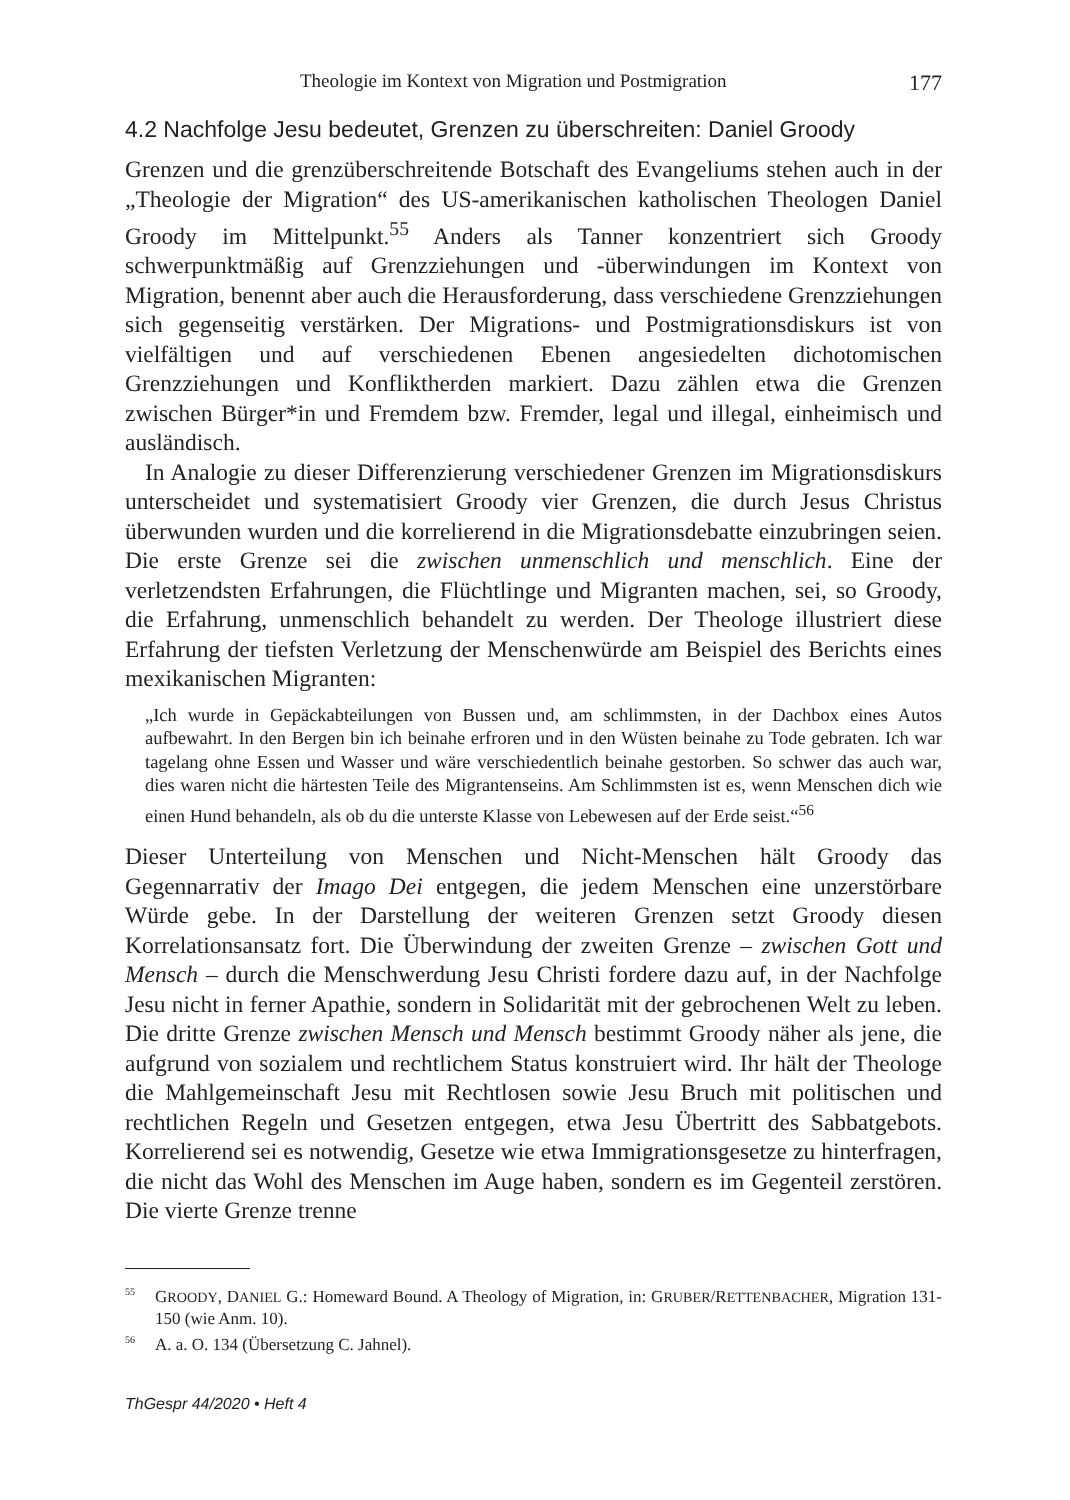Theologie im Kontext von Migration und Postmigration 177
4.2 Nachfolge Jesu bedeutet, Grenzen zu überschreiten: Daniel Groody
Grenzen und die grenzüberschreitende Botschaft des Evangeliums stehen auch in der „Theologie der Migration“ des US-amerikanischen katholischen Theologen Daniel Groody im Mittelpunkt.<sup>55</sup> Anders als Tanner konzentriert sich Groody schwerpunktmäßig auf Grenzziehungen und -überwindungen im Kontext von Migration, benennt aber auch die Herausforderung, dass verschiedene Grenzziehungen sich gegenseitig verstärken. Der Migrations- und Postmigrationsdiskurs ist von vielfältigen und auf verschiedenen Ebenen angesiedelten dichotomischen Grenzziehungen und Konfliktherden markiert. Dazu zählen etwa die Grenzen zwischen Bürger*in und Fremdem bzw. Fremder, legal und illegal, einheimisch und ausländisch.
In Analogie zu dieser Differenzierung verschiedener Grenzen im Migrationsdiskurs unterscheidet und systematisiert Groody vier Grenzen, die durch Jesus Christus überwunden wurden und die korrelierend in die Migrationsdebatte einzubringen seien. Die erste Grenze sei die zwischen unmenschlich und menschlich. Eine der verletzendsten Erfahrungen, die Flüchtlinge und Migranten machen, sei, so Groody, die Erfahrung, unmenschlich behandelt zu werden. Der Theologe illustriert diese Erfahrung der tiefsten Verletzung der Menschenwürde am Beispiel des Berichts eines mexikanischen Migranten:
„Ich wurde in Gepäckabteilungen von Bussen und, am schlimmsten, in der Dachbox eines Autos aufbewahrt. In den Bergen bin ich beinahe erfroren und in den Wüsten beinahe zu Tode gebraten. Ich war tagelang ohne Essen und Wasser und wäre verschiedentlich beinahe gestorben. So schwer das auch war, dies waren nicht die härtesten Teile des Migrantenseins. Am Schlimmsten ist es, wenn Menschen dich wie einen Hund behandeln, als ob du die unterste Klasse von Lebewesen auf der Erde seist.“<sup>56</sup>
Dieser Unterteilung von Menschen und Nicht-Menschen hält Groody das Gegennarrativ der Imago Dei entgegen, die jedem Menschen eine unzerstörbare Würde gebe. In der Darstellung der weiteren Grenzen setzt Groody diesen Korrelationsansatz fort. Die Überwindung der zweiten Grenze – zwischen Gott und Mensch – durch die Menschwerdung Jesu Christi fordere dazu auf, in der Nachfolge Jesu nicht in ferner Apathie, sondern in Solidarität mit der gebrochenen Welt zu leben. Die dritte Grenze zwischen Mensch und Mensch bestimmt Groody näher als jene, die aufgrund von sozialem und rechtlichem Status konstruiert wird. Ihr hält der Theologe die Mahlgemeinschaft Jesu mit Rechtlosen sowie Jesu Bruch mit politischen und rechtlichen Regeln und Gesetzen entgegen, etwa Jesu Übertritt des Sabbatgebots. Korrelierend sei es notwendig, Gesetze wie etwa Immigrationsgesetze zu hinterfragen, die nicht das Wohl des Menschen im Auge haben, sondern es im Gegenteil zerstören. Die vierte Grenze trenne
<sup>55</sup> GROODY, DANIEL G.: Homeward Bound. A Theology of Migration, in: GRUBER/RETTENBACHER, Migration 131-150 (wie Anm. 10).
<sup>56</sup> A. a. O. 134 (Übersetzung C. Jahnel).
ThGespr 44/2020 • Heft 4